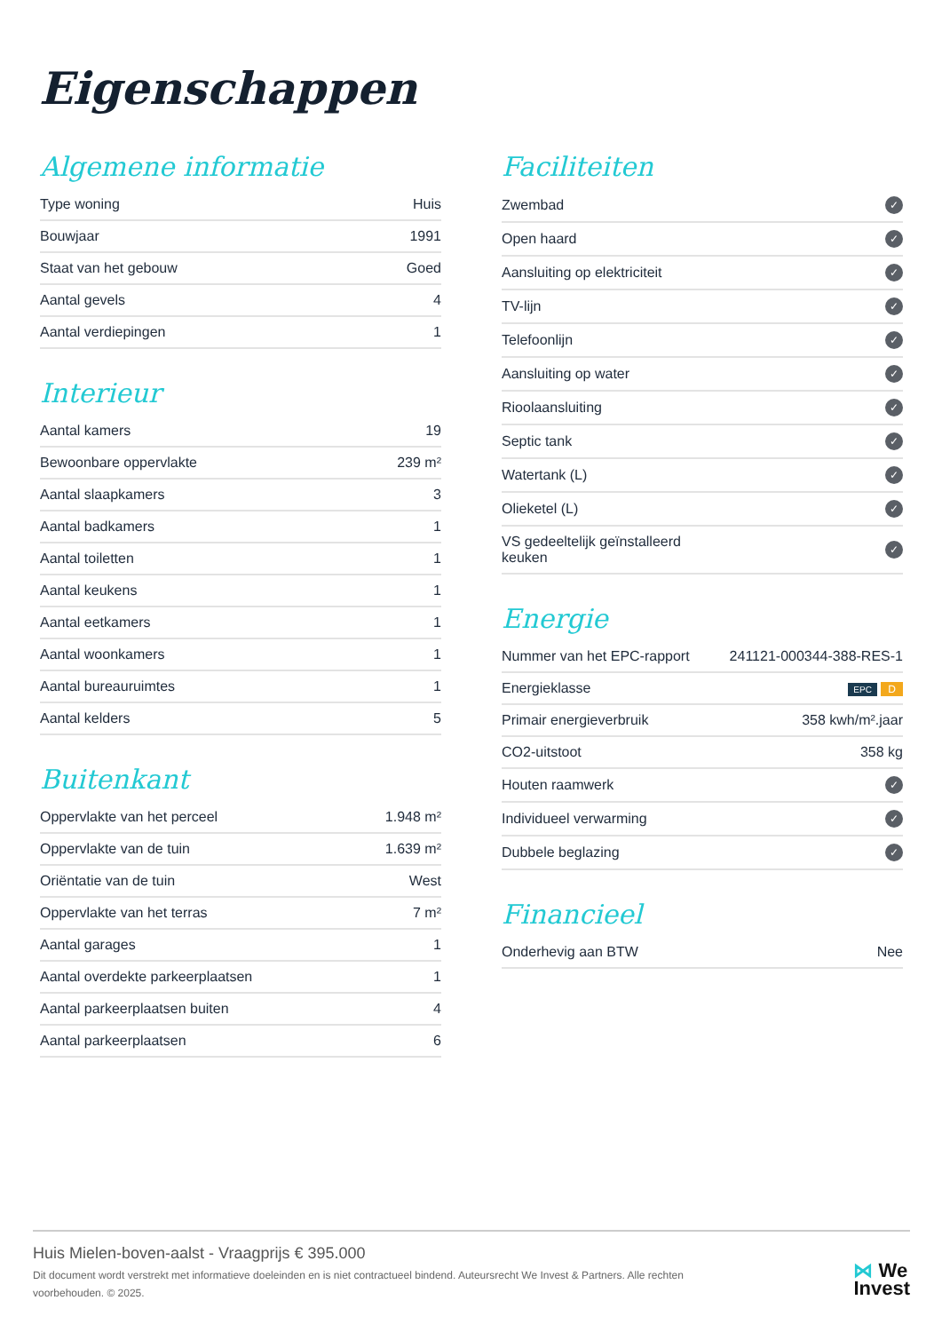Eigenschappen
Algemene informatie
| Type woning | Huis |
| Bouwjaar | 1991 |
| Staat van het gebouw | Goed |
| Aantal gevels | 4 |
| Aantal verdiepingen | 1 |
Interieur
| Aantal kamers | 19 |
| Bewoonbare oppervlakte | 239 m² |
| Aantal slaapkamers | 3 |
| Aantal badkamers | 1 |
| Aantal toiletten | 1 |
| Aantal keukens | 1 |
| Aantal eetkamers | 1 |
| Aantal woonkamers | 1 |
| Aantal bureauruimtes | 1 |
| Aantal kelders | 5 |
Buitenkant
| Oppervlakte van het perceel | 1.948 m² |
| Oppervlakte van de tuin | 1.639 m² |
| Oriëntatie van de tuin | West |
| Oppervlakte van het terras | 7 m² |
| Aantal garages | 1 |
| Aantal overdekte parkeerplaatsen | 1 |
| Aantal parkeerplaatsen buiten | 4 |
| Aantal parkeerplaatsen | 6 |
Faciliteiten
| Zwembad | ✓ |
| Open haard | ✓ |
| Aansluiting op elektriciteit | ✓ |
| TV-lijn | ✓ |
| Telefoonlijn | ✓ |
| Aansluiting op water | ✓ |
| Rioolaansluiting | ✓ |
| Septic tank | ✓ |
| Watertank (L) | ✓ |
| Olieketel (L) | ✓ |
| VS gedeeltelijk geïnstalleerd keuken | ✓ |
Energie
| Nummer van het EPC-rapport | 241121-000344-388-RES-1 |
| Energieklasse | EPC D |
| Primair energieverbruik | 358 kwh/m².jaar |
| CO2-uitstoot | 358 kg |
| Houten raamwerk | ✓ |
| Individueel verwarming | ✓ |
| Dubbele beglazing | ✓ |
Financieel
| Onderhevig aan BTW | Nee |
Huis Mielen-boven-aalst - Vraagprijs € 395.000
Dit document wordt verstrekt met informatieve doeleinden en is niet contractueel bindend. Auteursrecht We Invest & Partners. Alle rechten voorbehouden. © 2025.
⋈ We
Invest